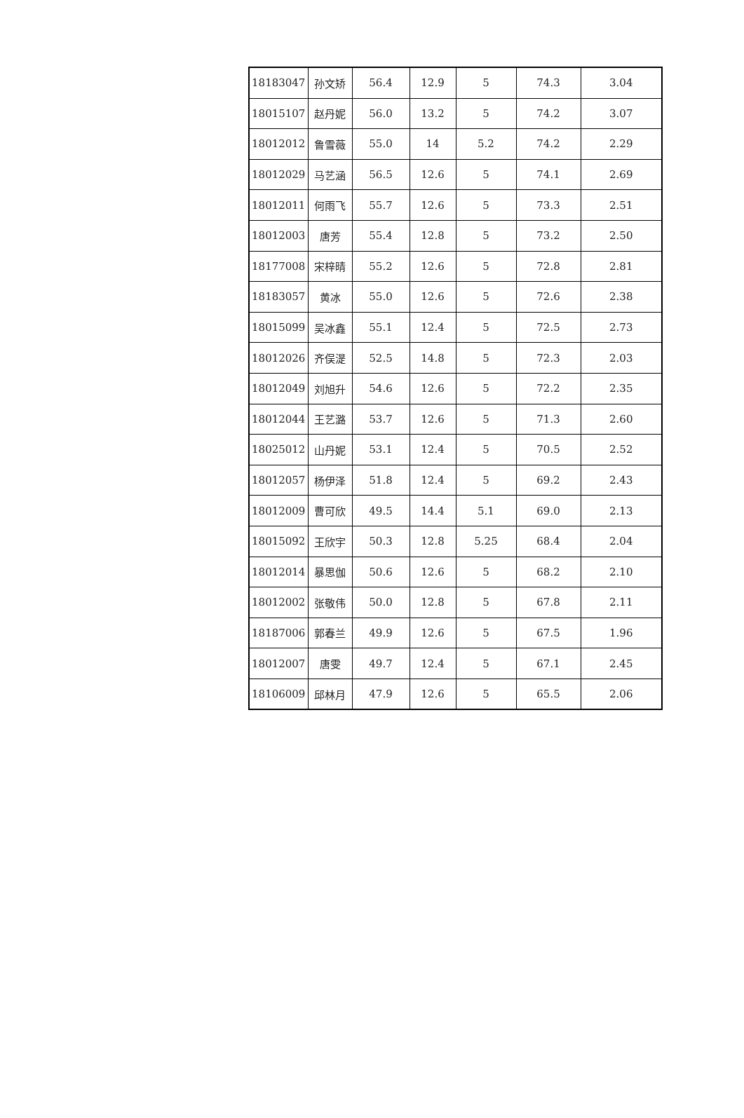| 18183047 | 孙文矫 | 56.4 | 12.9 | 5 | 74.3 | 3.04 |
| 18015107 | 赵丹妮 | 56.0 | 13.2 | 5 | 74.2 | 3.07 |
| 18012012 | 鲁雪薇 | 55.0 | 14 | 5.2 | 74.2 | 2.29 |
| 18012029 | 马艺涵 | 56.5 | 12.6 | 5 | 74.1 | 2.69 |
| 18012011 | 何雨飞 | 55.7 | 12.6 | 5 | 73.3 | 2.51 |
| 18012003 | 唐芳 | 55.4 | 12.8 | 5 | 73.2 | 2.50 |
| 18177008 | 宋梓晴 | 55.2 | 12.6 | 5 | 72.8 | 2.81 |
| 18183057 | 黄冰 | 55.0 | 12.6 | 5 | 72.6 | 2.38 |
| 18015099 | 吴冰鑫 | 55.1 | 12.4 | 5 | 72.5 | 2.73 |
| 18012026 | 齐俣湜 | 52.5 | 14.8 | 5 | 72.3 | 2.03 |
| 18012049 | 刘旭升 | 54.6 | 12.6 | 5 | 72.2 | 2.35 |
| 18012044 | 王艺潞 | 53.7 | 12.6 | 5 | 71.3 | 2.60 |
| 18025012 | 山丹妮 | 53.1 | 12.4 | 5 | 70.5 | 2.52 |
| 18012057 | 杨伊泽 | 51.8 | 12.4 | 5 | 69.2 | 2.43 |
| 18012009 | 曹可欣 | 49.5 | 14.4 | 5.1 | 69.0 | 2.13 |
| 18015092 | 王欣宇 | 50.3 | 12.8 | 5.25 | 68.4 | 2.04 |
| 18012014 | 暴思伽 | 50.6 | 12.6 | 5 | 68.2 | 2.10 |
| 18012002 | 张敬伟 | 50.0 | 12.8 | 5 | 67.8 | 2.11 |
| 18187006 | 郭春兰 | 49.9 | 12.6 | 5 | 67.5 | 1.96 |
| 18012007 | 唐雯 | 49.7 | 12.4 | 5 | 67.1 | 2.45 |
| 18106009 | 邱林月 | 47.9 | 12.6 | 5 | 65.5 | 2.06 |